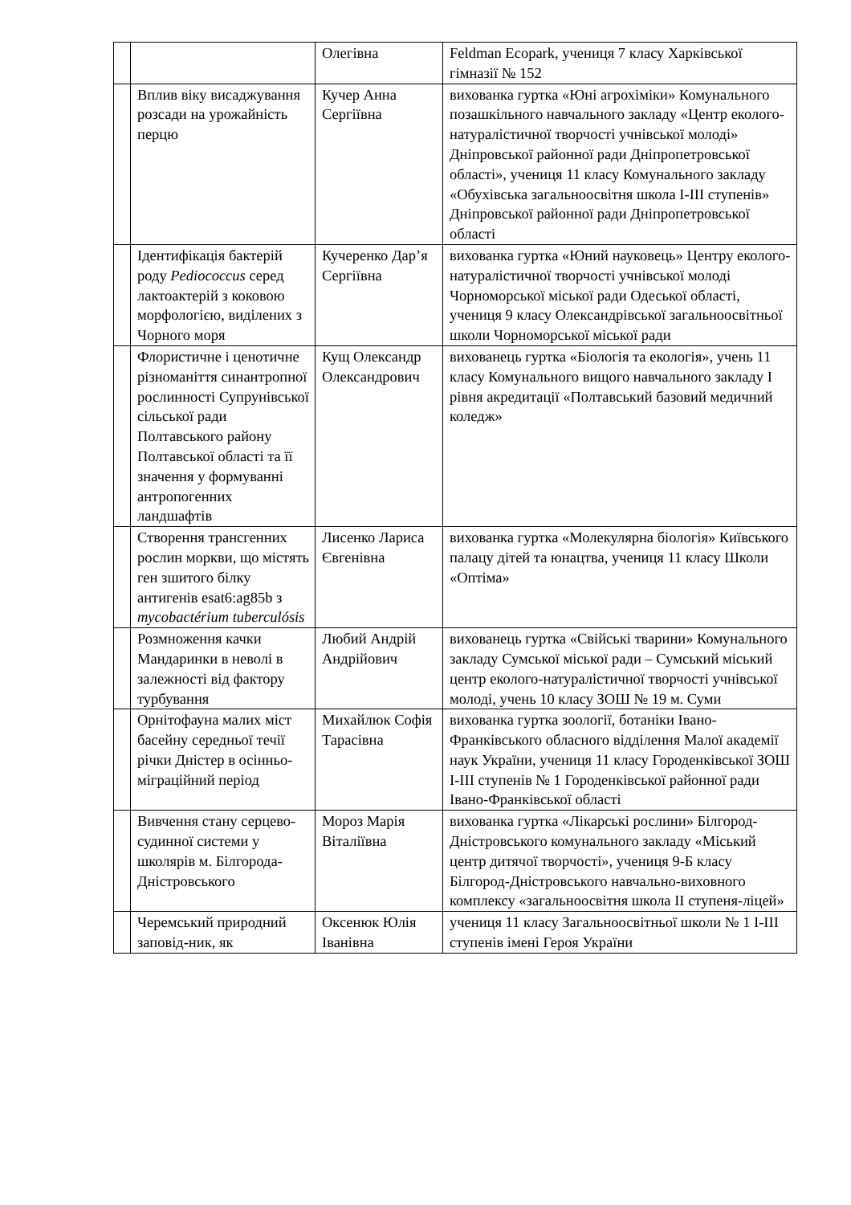| | | Олегівна | Feldman Ecopark, учениця 7 класу Харківської гімназії № 152 |
| | Вплив віку висаджування розсади на урожайність перцю | Кучер Анна Сергіївна | вихованка гуртка «Юні агрохіміки» Комунального позашкільного навчального закладу «Центр еколого-натуралістичної творчості учнівської молоді» Дніпровської районної ради Дніпропетровської області», учениця 11 класу Комунального закладу «Обухівська загальноосвітня школа І-ІІІ ступенів» Дніпровської районної ради Дніпропетровської області |
| | Ідентифікація бактерій роду Pediococcus серед лактоактерій з коковою морфологією, виділених з Чорного моря | Кучеренко Дар’я Сергіївна | вихованка гуртка «Юний науковець» Центру еколого-натуралістичної творчості учнівської молоді Чорноморської міської ради Одеської області, учениця 9 класу Олександрівської загальноосвітньої школи Чорноморської міської ради |
| | Флористичне і ценотичне різноманіття синантропної рослинності Супрунівської сільської ради Полтавського району Полтавської області та її значення у формуванні антропогенних ландшафтів | Кущ Олександр Олександрович | вихованець гуртка «Біологія та екологія», учень 11 класу Комунального вищого навчального закладу І рівня акредитації «Полтавський базовий медичний коледж» |
| | Створення трансгенних рослин моркви, що містять ген зшитого білку антигенів esat6:ag85b з mycobactérium tuberculósis | Лисенко Лариса Євгенівна | вихованка гуртка «Молекулярна біологія» Київського палацу дітей та юнацтва, учениця 11 класу Школи «Оптіма» |
| | Розмноження качки Мандаринки в неволі в залежності від фактору турбування | Любий Андрій Андрійович | вихованець гуртка «Свійські тварини» Комунального закладу Сумської міської ради – Сумський міський центр еколого-натуралістичної творчості учнівської молоді, учень 10 класу ЗОШ № 19 м. Суми |
| | Орнітофауна малих міст басейну середньої течії річки Дністер в осінньо-міграційний період | Михайлюк Софія Тарасівна | вихованка гуртка зоології, ботаніки Івано-Франківського обласного відділення Малої академії наук України, учениця 11 класу Городенківської ЗОШ І-ІІІ ступенів № 1 Городенківської районної ради Івано-Франківської області |
| | Вивчення стану серцево-судинної системи у школярів м. Білгорода-Дністровського | Мороз Марія Віталіївна | вихованка гуртка «Лікарські рослини» Білгород-Дністровського комунального закладу «Міський центр дитячої творчості», учениця 9-Б класу Білгород-Дністровського навчально-виховного комплексу «загальноосвітня школа ІІ ступеня-ліцей» |
| | Черемський природний заповід-ник, як | Оксенюк Юлія Іванівна | учениця 11 класу Загальноосвітньої школи № 1 І-ІІІ ступенів імені Героя України |